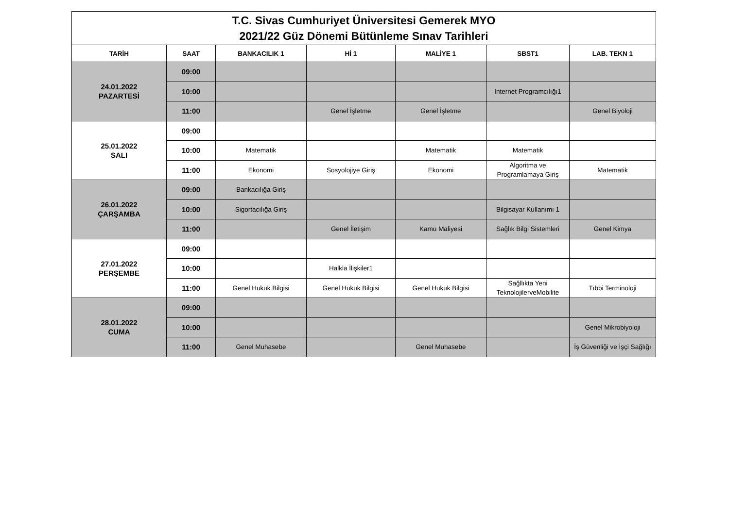| T.C. Sivas Cumhuriyet Üniversitesi Gemerek MYO 2021/22 Güz Dönemi Bütünleme Sınav Tarihleri | | | | | | |
| TARİH | SAAT | BANKACILIK 1 | Hİ 1 | MALİYE 1 | SBST1 | LAB. TEKN 1 |
| 24.01.2022 PAZARTESİ | 09:00 | | | | | |
| | 10:00 | | | | Internet Programcılığı1 | |
| | 11:00 | | Genel İşletme | Genel İşletme | | Genel Biyoloji |
| 25.01.2022 SALI | 09:00 | | | | | |
| | 10:00 | Matematik | | Matematik | Matematik | |
| | 11:00 | Ekonomi | Sosyolojiye Giriş | Ekonomi | Algoritma ve Programlamaya Giriş | Matematik |
| 26.01.2022 ÇARŞAMBA | 09:00 | Bankacılığa Giriş | | | | |
| | 10:00 | Sigortacılığa Giriş | | | Bilgisayar Kullanımı 1 | |
| | 11:00 | | Genel İletişim | Kamu Maliyesi | Sağlık Bilgi Sistemleri | Genel Kimya |
| 27.01.2022 PERŞEMBE | 09:00 | | | | | |
| | 10:00 | | Halkla İlişkiler1 | | | |
| | 11:00 | Genel Hukuk Bilgisi | Genel Hukuk Bilgisi | Genel Hukuk Bilgisi | Sağllıkta Yeni TeknolojilerveMobilite | Tıbbi Terminoloji |
| 28.01.2022 CUMA | 09:00 | | | | | |
| | 10:00 | | | | | Genel Mikrobiyoloji |
| | 11:00 | Genel Muhasebe | | Genel Muhasebe | | İş Güvenliği ve İşçi Sağlığı |